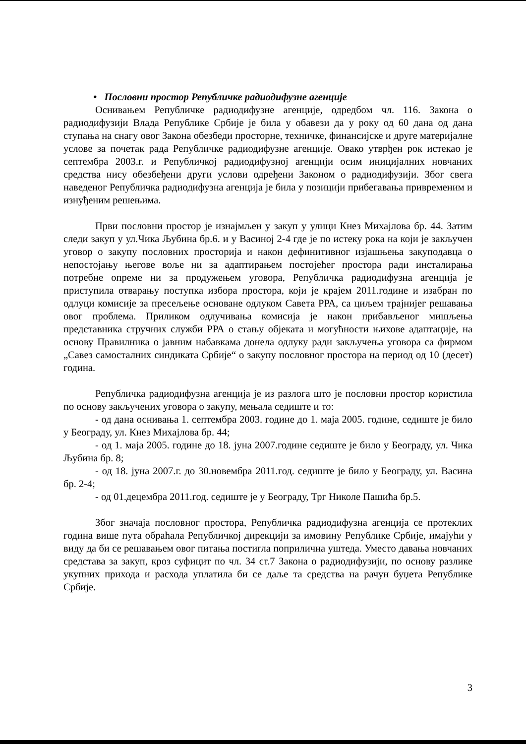• Пословни простор Републичке радиодифузне агенције
Оснивањем Републичке радиодифузне агенције, одредбом чл. 116. Закона о радиодифузији Влада Републике Србије је била у обавези да у року од 60 дана од дана ступања на снагу овог Закона обезбеди просторне, техничке, финансијске и друге материјалне услове за почетак рада Републичке радиодифузне агенције. Овако утврђен рок истекао је септембра 2003.г. и Републичкој радиодифузној агенцији осим иницијалних новчаних средства нису обезбеђени други услови одређени Законом о радиодифузији. Због свега наведеног Републичка радиодифузна агенција је била у позицији прибегавања привременим и изнуђеним решењима.
Први пословни простор је изнајмљен у закуп у улици Кнез Михајлова бр. 44. Затим следи закуп у ул.Чика Љубина бр.6. и у Васиној 2-4 где је по истеку рока на који је закључен уговор о закупу пословних просторија и након дефинитивног изјашњења закуподавца о непостојању његове воље ни за адаптирањем постојећег простора ради инсталирања потребне опреме ни за продужењем уговора, Републичка радиодифузна агенција је приступила отварању поступка избора простора, који је крајем 2011.године и изабран по одлуци комисије за пресељење основане одлуком Савета РРА, са циљем трајнијег решавања овог проблема. Приликом одлучивања комисија је након прибављеног мишљења представника стручних служби РРА о стању објеката и могућности њихове адаптације, на основу Правилника о јавним набавкама донела одлуку ради закључења уговора са фирмом „Савез самосталних синдиката Србије“ о закупу пословног простора на период од 10 (десет) година.
Републичка радиодифузна агенција је из разлога што је пословни простор користила по основу закључених уговора о закупу, мењала седиште и то:
- од дана оснивања 1. септембра 2003. године до 1. маја 2005. године, седиште је било у Београду, ул. Кнез Михајлова бр. 44;
- од 1. маја 2005. године до 18. јуна 2007.године седиште је било у Београду, ул. Чика Љубина бр. 8;
- од 18. јуна 2007.г. до 30.новембра 2011.год. седиште је било у Београду, ул. Васина бр. 2-4;
- од 01.децембра 2011.год. седиште је у Београду, Трг Николе Пашића бр.5.
Због значаја пословног простора, Републичка радиодифузна агенција се протеклих година више пута обраћала Републичкој дирекцији за имовину Републике Србије, имајући у виду да би се решавањем овог питања постигла поприлична уштеда. Уместо давања новчаних средстава за закуп, кроз суфицит по чл. 34 ст.7 Закона о радиодифузији, по основу разлике укупних прихода и расхода уплатила би се даље та средства на рачун буџета Републике Србије.
3